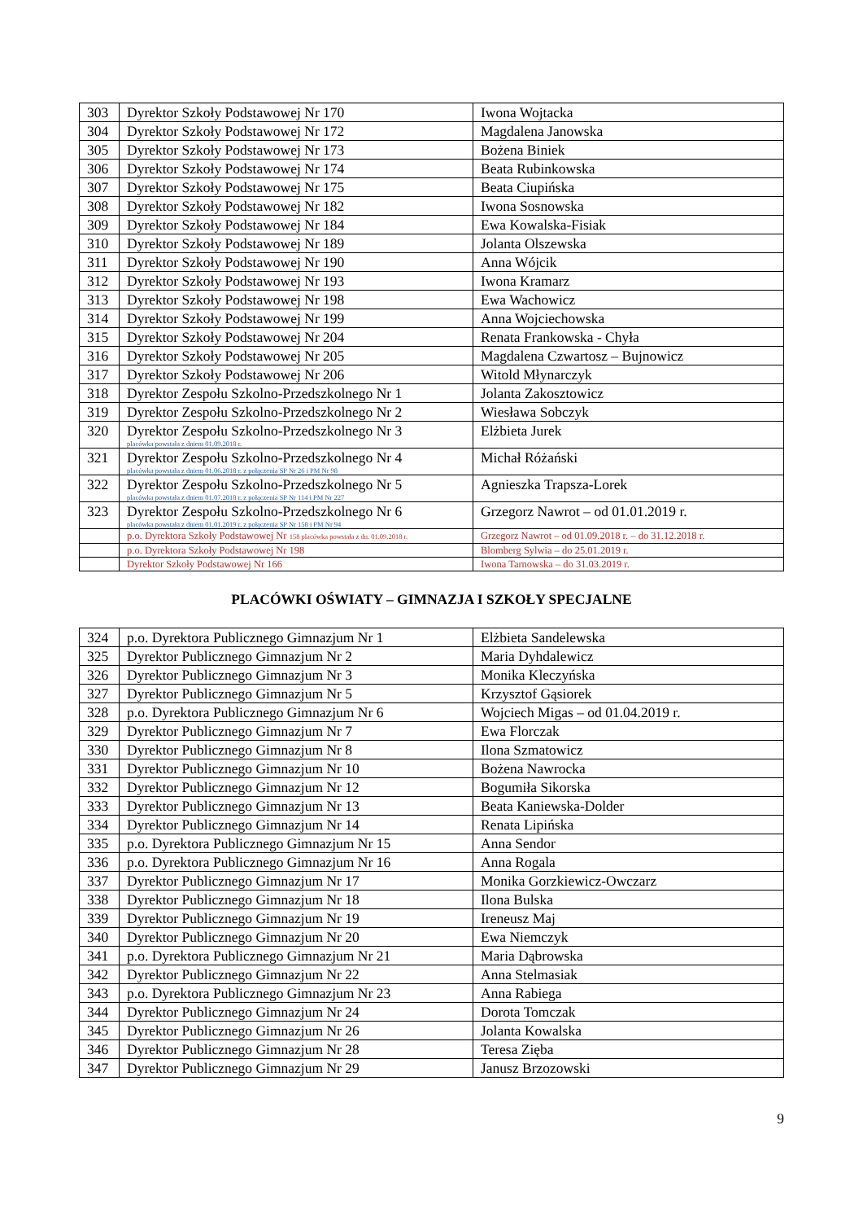| 303 | Dyrektor Szkoły Podstawowej Nr 170 | Iwona Wojtacka |
| 304 | Dyrektor Szkoły Podstawowej Nr 172 | Magdalena Janowska |
| 305 | Dyrektor Szkoły Podstawowej Nr 173 | Bożena Biniek |
| 306 | Dyrektor Szkoły Podstawowej Nr 174 | Beata Rubinkowska |
| 307 | Dyrektor Szkoły Podstawowej Nr 175 | Beata Ciupińska |
| 308 | Dyrektor Szkoły Podstawowej Nr 182 | Iwona Sosnowska |
| 309 | Dyrektor Szkoły Podstawowej Nr 184 | Ewa Kowalska-Fisiak |
| 310 | Dyrektor Szkoły Podstawowej Nr 189 | Jolanta Olszewska |
| 311 | Dyrektor Szkoły Podstawowej Nr 190 | Anna Wójcik |
| 312 | Dyrektor Szkoły Podstawowej Nr 193 | Iwona Kramarz |
| 313 | Dyrektor Szkoły Podstawowej Nr 198 | Ewa Wachowicz |
| 314 | Dyrektor Szkoły Podstawowej Nr 199 | Anna Wojciechowska |
| 315 | Dyrektor Szkoły Podstawowej Nr 204 | Renata Frankowska - Chyła |
| 316 | Dyrektor Szkoły Podstawowej Nr 205 | Magdalena Czwartosz – Bujnowicz |
| 317 | Dyrektor Szkoły Podstawowej Nr 206 | Witold Młynarczyk |
| 318 | Dyrektor Zespołu Szkolno-Przedszkolnego Nr 1 | Jolanta Zakosztowicz |
| 319 | Dyrektor Zespołu Szkolno-Przedszkolnego Nr 2 | Wiesława Sobczyk |
| 320 | Dyrektor Zespołu Szkolno-Przedszkolnego Nr 3 placówka powstała z dniem 01.09.2018 r. | Elżbieta Jurek |
| 321 | Dyrektor Zespołu Szkolno-Przedszkolnego Nr 4 placówka powstała z dniem 01.06.2018 r. z połączenia SP Nr 26 i PM Nr 98 | Michał Różański |
| 322 | Dyrektor Zespołu Szkolno-Przedszkolnego Nr 5 placówka powstała z dniem 01.07.2018 r. z połączenia SP Nr 114 i PM Nr 227 | Agnieszka Trapsza-Lorek |
| 323 | Dyrektor Zespołu Szkolno-Przedszkolnego Nr 6 placówka powstała z dniem 01.01.2019 r. z połączenia SP Nr 158 i PM Nr 94 | Grzegorz Nawrot – od 01.01.2019 r. |
| | p.o. Dyrektora Szkoły Podstawowej Nr 158 placówka powstała z dn. 01.09.2018 r. | Grzegorz Nawrot – od 01.09.2018 r. – do 31.12.2018 r. |
| | p.o. Dyrektora Szkoły Podstawowej Nr 198 | Blomberg Sylwia – do 25.01.2019 r. |
| | Dyrektor Szkoły Podstawowej Nr 166 | Iwona Tarnowska – do 31.03.2019 r. |
PLACÓWKI OŚWIATY – GIMNAZJA I SZKOŁY SPECJALNE
| 324 | p.o. Dyrektora Publicznego Gimnazjum Nr 1 | Elżbieta Sandelewska |
| 325 | Dyrektor Publicznego Gimnazjum Nr 2 | Maria Dyhdalewicz |
| 326 | Dyrektor Publicznego Gimnazjum Nr 3 | Monika Kleczyńska |
| 327 | Dyrektor Publicznego Gimnazjum Nr 5 | Krzysztof Gąsiorek |
| 328 | p.o. Dyrektora Publicznego Gimnazjum Nr 6 | Wojciech Migas – od 01.04.2019 r. |
| 329 | Dyrektor Publicznego Gimnazjum Nr 7 | Ewa Florczak |
| 330 | Dyrektor Publicznego Gimnazjum Nr 8 | Ilona Szmatowicz |
| 331 | Dyrektor Publicznego Gimnazjum Nr 10 | Bożena Nawrocka |
| 332 | Dyrektor Publicznego Gimnazjum Nr 12 | Bogumiła Sikorska |
| 333 | Dyrektor Publicznego Gimnazjum Nr 13 | Beata Kaniewska-Dolder |
| 334 | Dyrektor Publicznego Gimnazjum Nr 14 | Renata Lipińska |
| 335 | p.o. Dyrektora Publicznego Gimnazjum Nr 15 | Anna Sendor |
| 336 | p.o. Dyrektora Publicznego Gimnazjum Nr 16 | Anna Rogala |
| 337 | Dyrektor Publicznego Gimnazjum Nr 17 | Monika Gorzkiewicz-Owczarz |
| 338 | Dyrektor Publicznego Gimnazjum Nr 18 | Ilona Bulska |
| 339 | Dyrektor Publicznego Gimnazjum Nr 19 | Ireneusz Maj |
| 340 | Dyrektor Publicznego Gimnazjum Nr 20 | Ewa Niemczyk |
| 341 | p.o. Dyrektora Publicznego Gimnazjum Nr 21 | Maria Dąbrowska |
| 342 | Dyrektor Publicznego Gimnazjum Nr 22 | Anna Stelmasiak |
| 343 | p.o. Dyrektora Publicznego Gimnazjum Nr 23 | Anna Rabiega |
| 344 | Dyrektor Publicznego Gimnazjum Nr 24 | Dorota Tomczak |
| 345 | Dyrektor Publicznego Gimnazjum Nr 26 | Jolanta Kowalska |
| 346 | Dyrektor Publicznego Gimnazjum Nr 28 | Teresa Zięba |
| 347 | Dyrektor Publicznego Gimnazjum Nr 29 | Janusz Brzozowski |
9